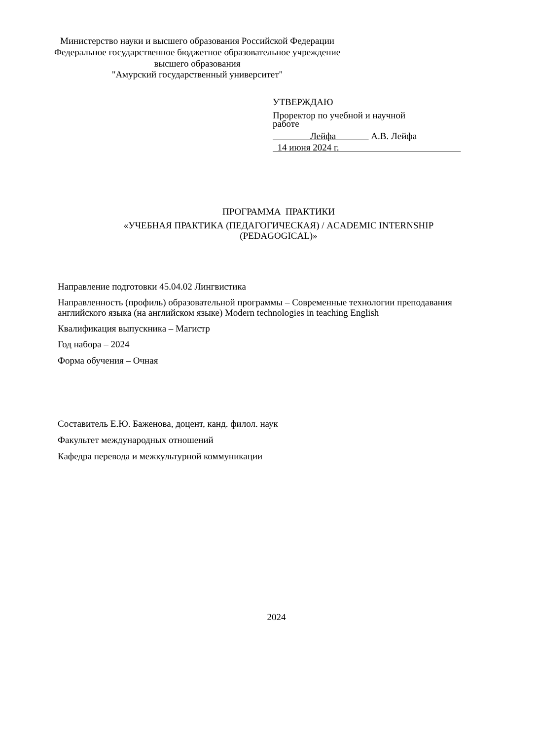Министерство науки и высшего образования Российской Федерации
Федеральное государственное бюджетное образовательное учреждение
высшего образования
"Амурский государственный университет"
УТВЕРЖДАЮ
Проректор по учебной и научной
работе
Лейфа А.В. Лейфа
14 июня 2024 г.
ПРОГРАММА ПРАКТИКИ
«УЧЕБНАЯ ПРАКТИКА (ПЕДАГОГИЧЕСКАЯ) / ACADEMIC INTERNSHIP
(PEDAGOGICAL)»
Направление подготовки 45.04.02 Лингвистика
Направленность (профиль) образовательной программы – Современные технологии преподавания английского языка (на английском языке) Modern technologies in teaching English
Квалификация выпускника – Магистр
Год набора – 2024
Форма обучения – Очная
Составитель Е.Ю. Баженова, доцент, канд. филол. наук
Факультет международных отношений
Кафедра перевода и межкультурной коммуникации
2024